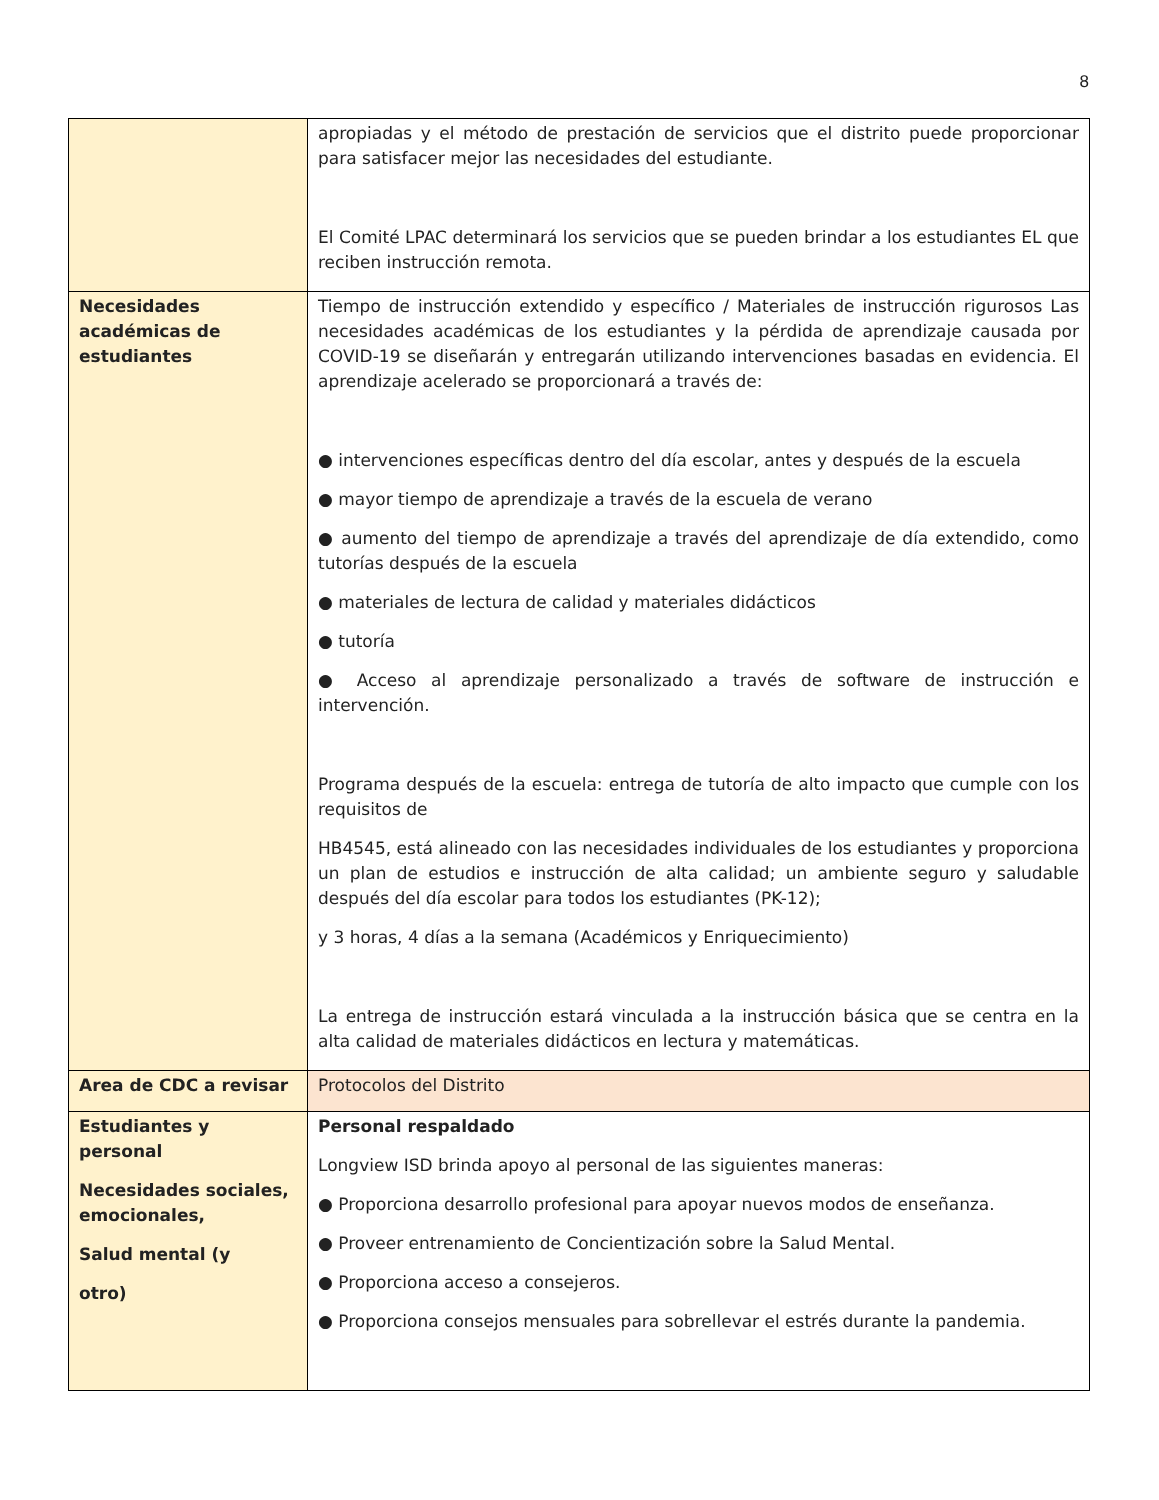8
| | apropiadas y el método de prestación de servicios que el distrito puede proporcionar para satisfacer mejor las necesidades del estudiante. El Comité LPAC determinará los servicios que se pueden brindar a los estudiantes EL que reciben instrucción remota. |
| Necesidades académicas de estudiantes | Tiempo de instrucción extendido y específico / Materiales de instrucción rigurosos Las necesidades académicas de los estudiantes y la pérdida de aprendizaje causada por COVID-19 se diseñarán y entregarán utilizando intervenciones basadas en evidencia. El aprendizaje acelerado se proporcionará a través de: ● intervenciones específicas dentro del día escolar, antes y después de la escuela ● mayor tiempo de aprendizaje a través de la escuela de verano ● aumento del tiempo de aprendizaje a través del aprendizaje de día extendido, como tutorías después de la escuela ● materiales de lectura de calidad y materiales didácticos ● tutoría ● Acceso al aprendizaje personalizado a través de software de instrucción e intervención. Programa después de la escuela: entrega de tutoría de alto impacto que cumple con los requisitos de HB4545, está alineado con las necesidades individuales de los estudiantes y proporciona un plan de estudios e instrucción de alta calidad; un ambiente seguro y saludable después del día escolar para todos los estudiantes (PK-12); y 3 horas, 4 días a la semana (Académicos y Enriquecimiento) La entrega de instrucción estará vinculada a la instrucción básica que se centra en la alta calidad de materiales didácticos en lectura y matemáticas. |
| Area de CDC a revisar | Protocolos del Distrito |
| Estudiantes y personal Necesidades sociales, emocionales, Salud mental (y otro) | Personal respaldado Longview ISD brinda apoyo al personal de las siguientes maneras: ● Proporciona desarrollo profesional para apoyar nuevos modos de enseñanza. ● Proveer entrenamiento de Concientización sobre la Salud Mental. ● Proporciona acceso a consejeros. ● Proporciona consejos mensuales para sobrellevar el estrés durante la pandemia. |